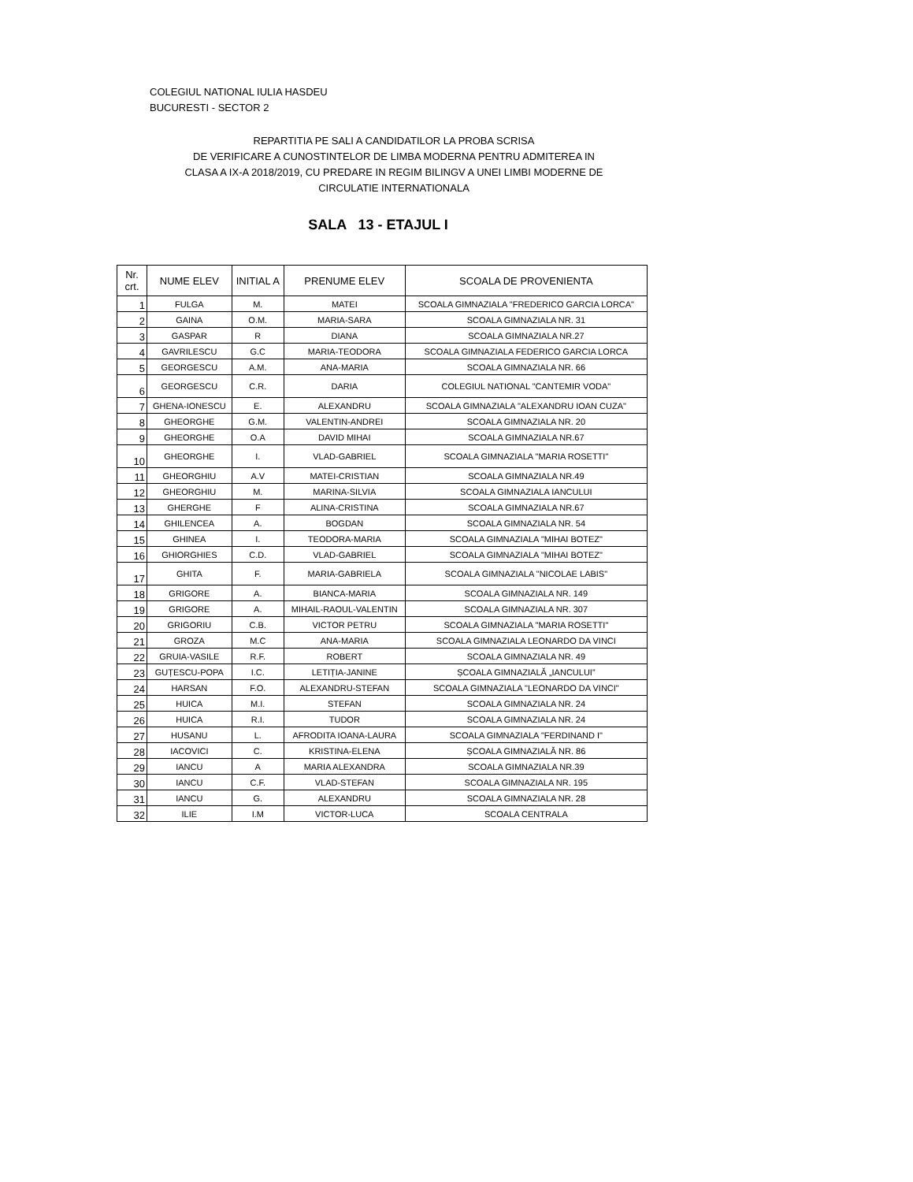COLEGIUL NATIONAL IULIA HASDEU
BUCURESTI - SECTOR 2
REPARTITIA PE SALI A CANDIDATILOR LA PROBA SCRISA
DE VERIFICARE A CUNOSTINTELOR DE LIMBA MODERNA PENTRU ADMITEREA IN
CLASA A IX-A 2018/2019, CU PREDARE IN REGIM BILINGV A UNEI LIMBI MODERNE DE
CIRCULATIE INTERNATIONALA
SALA 13 - ETAJUL I
| Nr. crt. | NUME ELEV | INITIAL A | PRENUME ELEV | SCOALA DE PROVENIENTA |
| --- | --- | --- | --- | --- |
| 1 | FULGA | M. | MATEI | SCOALA GIMNAZIALA "FREDERICO GARCIA LORCA" |
| 2 | GAINA | O.M. | MARIA-SARA | SCOALA GIMNAZIALA NR. 31 |
| 3 | GASPAR | R | DIANA | SCOALA GIMNAZIALA NR.27 |
| 4 | GAVRILESCU | G.C | MARIA-TEODORA | SCOALA GIMNAZIALA FEDERICO GARCIA LORCA |
| 5 | GEORGESCU | A.M. | ANA-MARIA | SCOALA GIMNAZIALA NR. 66 |
| 6 | GEORGESCU | C.R. | DARIA | COLEGIUL NATIONAL "CANTEMIR VODA" |
| 7 | GHENA-IONESCU | E. | ALEXANDRU | SCOALA GIMNAZIALA "ALEXANDRU IOAN CUZA" |
| 8 | GHEORGHE | G.M. | VALENTIN-ANDREI | SCOALA GIMNAZIALA NR. 20 |
| 9 | GHEORGHE | O.A | DAVID MIHAI | SCOALA GIMNAZIALA NR.67 |
| 10 | GHEORGHE | I. | VLAD-GABRIEL | SCOALA GIMNAZIALA "MARIA ROSETTI" |
| 11 | GHEORGHIU | A.V | MATEI-CRISTIAN | SCOALA GIMNAZIALA NR.49 |
| 12 | GHEORGHIU | M. | MARINA-SILVIA | SCOALA GIMNAZIALA IANCULUI |
| 13 | GHERGHE | F | ALINA-CRISTINA | SCOALA GIMNAZIALA NR.67 |
| 14 | GHILENCEA | A. | BOGDAN | SCOALA GIMNAZIALA NR. 54 |
| 15 | GHINEA | I. | TEODORA-MARIA | SCOALA GIMNAZIALA "MIHAI BOTEZ" |
| 16 | GHIORGHIES | C.D. | VLAD-GABRIEL | SCOALA GIMNAZIALA "MIHAI BOTEZ" |
| 17 | GHITA | F. | MARIA-GABRIELA | SCOALA GIMNAZIALA "NICOLAE LABIS" |
| 18 | GRIGORE | A. | BIANCA-MARIA | SCOALA GIMNAZIALA NR. 149 |
| 19 | GRIGORE | A. | MIHAIL-RAOUL-VALENTIN | SCOALA GIMNAZIALA NR. 307 |
| 20 | GRIGORIU | C.B. | VICTOR PETRU | SCOALA GIMNAZIALA "MARIA ROSETTI" |
| 21 | GROZA | M.C | ANA-MARIA | SCOALA GIMNAZIALA LEONARDO DA VINCI |
| 22 | GRUIA-VASILE | R.F. | ROBERT | SCOALA GIMNAZIALA NR. 49 |
| 23 | GUȚESCU-POPA | I.C. | LETIȚIA-JANINE | ȘCOALA GIMNAZIALĂ „IANCULUI” |
| 24 | HARSAN | F.O. | ALEXANDRU-STEFAN | SCOALA GIMNAZIALA "LEONARDO DA VINCI" |
| 25 | HUICA | M.I. | STEFAN | SCOALA GIMNAZIALA NR. 24 |
| 26 | HUICA | R.I. | TUDOR | SCOALA GIMNAZIALA NR. 24 |
| 27 | HUSANU | L. | AFRODITA IOANA-LAURA | SCOALA GIMNAZIALA "FERDINAND I" |
| 28 | IACOVICI | C. | KRISTINA-ELENA | ȘCOALA GIMNAZIALĂ NR. 86 |
| 29 | IANCU | A | MARIA ALEXANDRA | SCOALA GIMNAZIALA NR.39 |
| 30 | IANCU | C.F. | VLAD-STEFAN | SCOALA GIMNAZIALA NR. 195 |
| 31 | IANCU | G. | ALEXANDRU | SCOALA GIMNAZIALA NR. 28 |
| 32 | ILIE | I.M | VICTOR-LUCA | SCOALA CENTRALA |